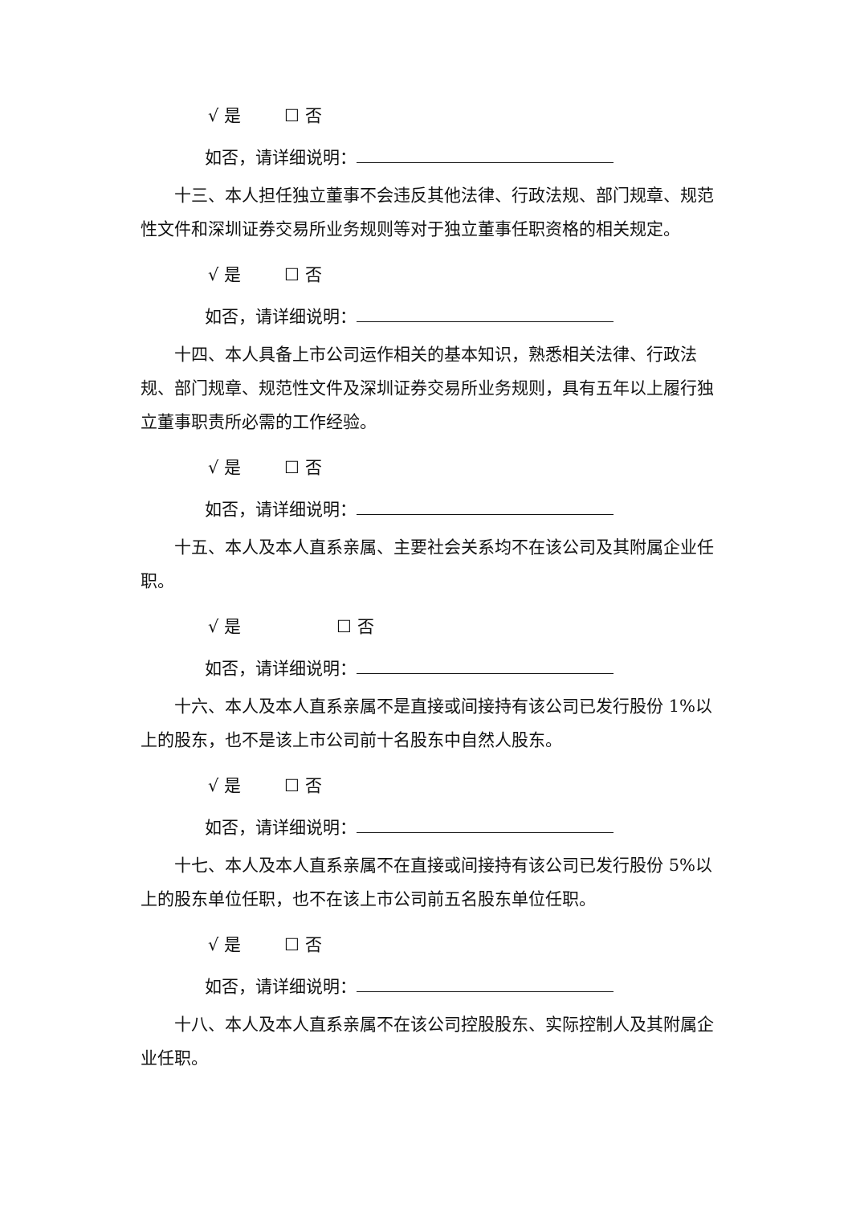√ 是 ☐ 否
如否，请详细说明：
十三、本人担任独立董事不会违反其他法律、行政法规、部门规章、规范性文件和深圳证券交易所业务规则等对于独立董事任职资格的相关规定。
√ 是 ☐ 否
如否，请详细说明：
十四、本人具备上市公司运作相关的基本知识，熟悉相关法律、行政法规、部门规章、规范性文件及深圳证券交易所业务规则，具有五年以上履行独立董事职责所必需的工作经验。
√ 是 ☐ 否
如否，请详细说明：
十五、本人及本人直系亲属、主要社会关系均不在该公司及其附属企业任职。
√ 是 ☐ 否
如否，请详细说明：
十六、本人及本人直系亲属不是直接或间接持有该公司已发行股份 1%以上的股东，也不是该上市公司前十名股东中自然人股东。
√ 是 ☐ 否
如否，请详细说明：
十七、本人及本人直系亲属不在直接或间接持有该公司已发行股份 5%以上的股东单位任职，也不在该上市公司前五名股东单位任职。
√ 是 ☐ 否
如否，请详细说明：
十八、本人及本人直系亲属不在该公司控股股东、实际控制人及其附属企业任职。